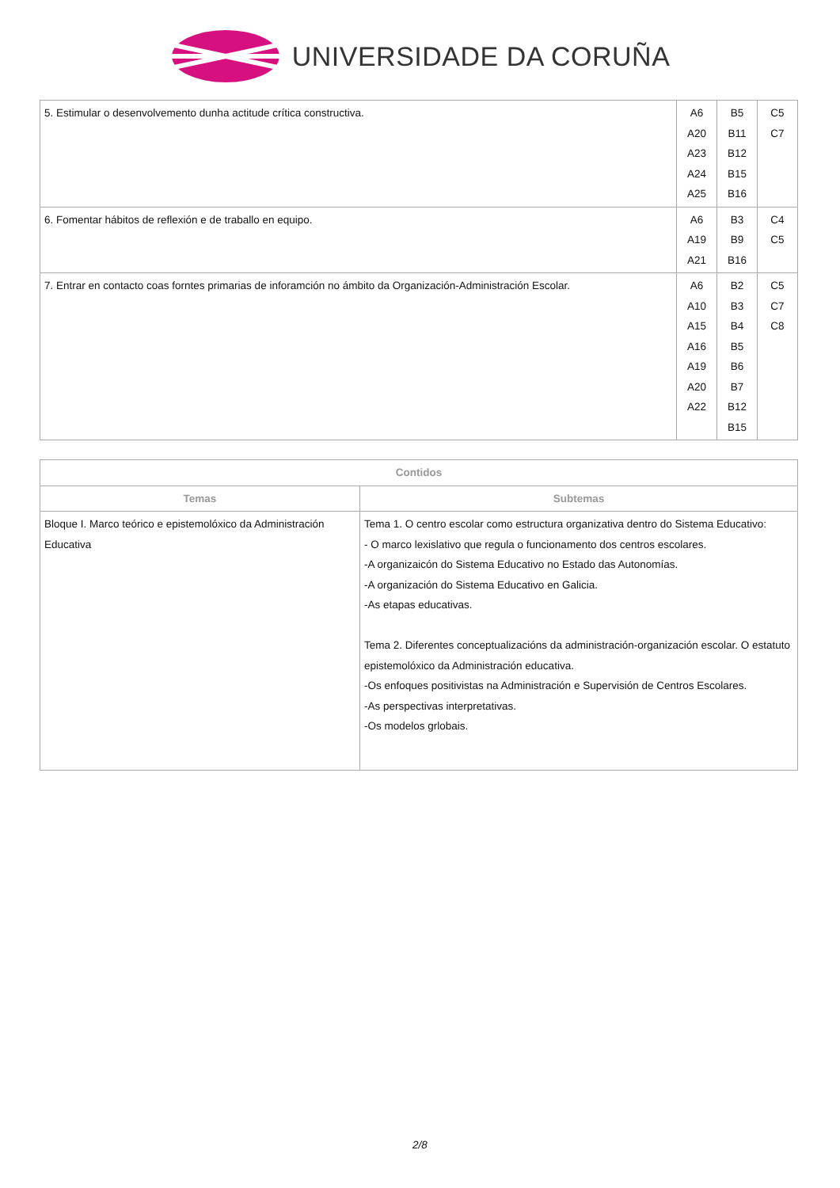UNIVERSIDADE DA CORUÑA
| 5. Estimular o desenvolvemento dunha actitude crítica constructiva. | A6 A20 A23 A24 A25 | B5 B11 B12 B15 B16 | C5 C7 |
| 6. Fomentar hábitos de reflexión e de traballo en equipo. | A6 A19 A21 | B3 B9 B16 | C4 C5 |
| 7. Entrar en contacto coas forntes primarias de inforamción no ámbito da Organización-Administración Escolar. | A6 A10 A15 A16 A19 A20 A22 | B2 B3 B4 B5 B6 B7 B12 B15 | C5 C7 C8 |
| Contidos | |
| --- | --- |
| Temas | Subtemas |
| Bloque I. Marco teórico e epistemolóxico da Administración Educativa | Tema 1. O centro escolar como estructura organizativa dentro do Sistema Educativo: - O marco lexislativo que regula o funcionamento dos centros escolares. -A organizaicón do Sistema Educativo no Estado das Autonomías. -A organización do Sistema Educativo en Galicia. -As etapas educativas. Tema 2. Diferentes conceptualizacións da administración-organización escolar. O estatuto epistemolóxico da Administración educativa. -Os enfoques positivistas na Administración e Supervisión de Centros Escolares. -As perspectivas interpretativas. -Os modelos grlobais. |
2/8